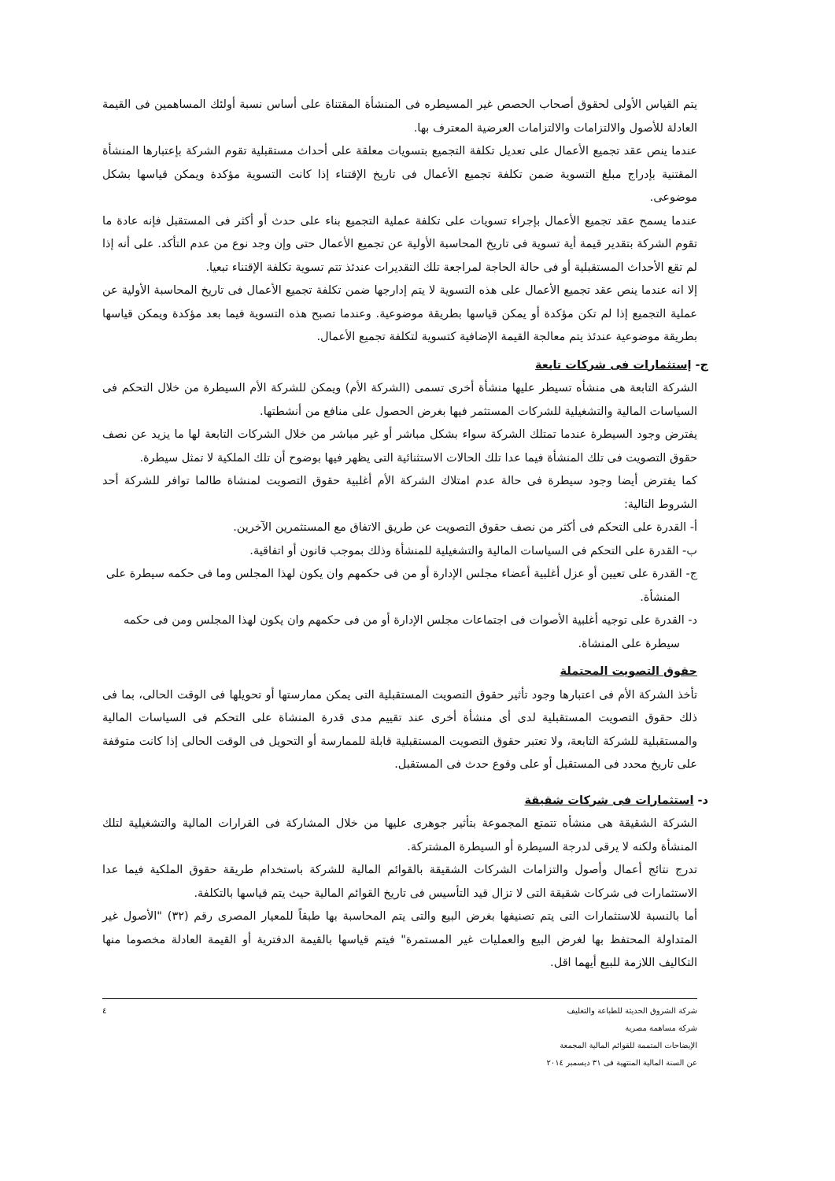يتم القياس الأولى لحقوق أصحاب الحصص غير المسيطره فى المنشأة المقتناة على أساس نسبة أولئك المساهمين فى القيمة العادلة للأصول والالتزامات والالتزامات العرضية المعترف بها.
عندما ينص عقد تجميع الأعمال على تعديل تكلفة التجميع بتسويات معلقة على أحداث مستقبلية تقوم الشركة بإعتبارها المنشأة المقتنية بإدراج مبلغ التسوية ضمن تكلفة تجميع الأعمال فى تاريخ الإقتناء إذا كانت التسوية مؤكدة ويمكن قياسها بشكل موضوعى.
عندما يسمح عقد تجميع الأعمال بإجراء تسويات على تكلفة عملية التجميع بناء على حدث أو أكثر فى المستقبل فإنه عادة ما تقوم الشركة بتقدير قيمة أية تسوية فى تاريخ المحاسبة الأولية عن تجميع الأعمال حتى وإن وجد نوع من عدم التأكد. على أنه إذا لم تقع الأحداث المستقبلية أو فى حالة الحاجة لمراجعة تلك التقديرات عندئذ تتم تسوية تكلفة الإقتناء تبعيا.
إلا انه عندما ينص عقد تجميع الأعمال على هذه التسوية لا يتم إدارجها ضمن تكلفة تجميع الأعمال فى تاريخ المحاسبة الأولية عن عملية التجميع إذا لم تكن مؤكدة أو يمكن قياسها بطريقة موضوعية. وعندما تصبح هذه التسوية فيما بعد مؤكدة ويمكن قياسها بطريقة موضوعية عندئذ يتم معالجة القيمة الإضافية كتسوية لتكلفة تجميع الأعمال.
ج- إستثمارات فى شركات تابعة
الشركة التابعة هى منشأه تسيطر عليها منشأة أخرى تسمى (الشركة الأم) ويمكن للشركة الأم السيطرة من خلال التحكم فى السياسات المالية والتشغيلية للشركات المستثمر فيها بغرض الحصول على منافع من أنشطتها.
يفترض وجود السيطرة عندما تمتلك الشركة سواء بشكل مباشر أو غير مباشر من خلال الشركات التابعة لها ما يزيد عن نصف حقوق التصويت فى تلك المنشأة فيما عدا تلك الحالات الاستثنائية التى يظهر فيها بوضوح أن تلك الملكية لا تمثل سيطرة.
كما يفترض أيضا وجود سيطرة فى حالة عدم امتلاك الشركة الأم أغلبية حقوق التصويت لمنشاة طالما توافر للشركة أحد الشروط التالية:
أ- القدرة على التحكم فى أكثر من نصف حقوق التصويت عن طريق الاتفاق مع المستثمرين الآخرين.
ب- القدرة على التحكم فى السياسات المالية والتشغيلية للمنشأة وذلك بموجب قانون أو اتفاقية.
ج- القدرة على تعيين أو عزل أغلبية أعضاء مجلس الإدارة أو من فى حكمهم وان يكون لهذا المجلس وما فى حكمه سيطرة على المنشأة.
د- القدرة على توجيه أغلبية الأصوات فى اجتماعات مجلس الإدارة أو من فى حكمهم وان يكون لهذا المجلس ومن فى حكمه سيطرة على المنشاة.
حقوق التصويت المحتملة
تأخذ الشركة الأم فى اعتبارها وجود تأثير حقوق التصويت المستقبلية التى يمكن ممارستها أو تحويلها فى الوقت الحالى، بما فى ذلك حقوق التصويت المستقبلية لدى أى منشأة أخرى عند تقييم مدى قدرة المنشاة على التحكم فى السياسات المالية والمستقبلية للشركة التابعة، ولا تعتبر حقوق التصويت المستقبلية قابلة للممارسة أو التحويل فى الوقت الحالى إذا كانت متوقفة على تاريخ محدد فى المستقبل أو على وقوع حدث فى المستقبل.
د- استثمارات فى شركات شقيقة
الشركة الشقيقة هى منشأه تتمتع المجموعة بتأثير جوهرى عليها من خلال المشاركة فى القرارات المالية والتشغيلية لتلك المنشأة ولكنه لا يرقى لدرجة السيطرة أو السيطرة المشتركة.
تدرج نتائج أعمال وأصول والتزامات الشركات الشقيقة بالقوائم المالية للشركة باستخدام طريقة حقوق الملكية فيما عدا الاستثمارات فى شركات شقيقة التى لا تزال قيد التأسيس فى تاريخ القوائم المالية حيث يتم قياسها بالتكلفة.
أما بالنسبة للاستثمارات التى يتم تصنيفها بغرض البيع والتى يتم المحاسبة بها طبقاً للمعيار المصرى رقم (٣٢) "الأصول غير المتداولة المحتفظ بها لغرض البيع والعمليات غير المستمرة" فيتم قياسها بالقيمة الدفترية أو القيمة العادلة مخصوما منها التكاليف اللازمة للبيع أيهما اقل.
شركة الشروق الحديثة للطباعة والتغليف
شركة مساهمة مصرية
الإيضاحات المتممة للقوائم المالية المجمعة
عن السنة المالية المنتهية فى ٣١ ديسمبر ٢٠١٤
٤